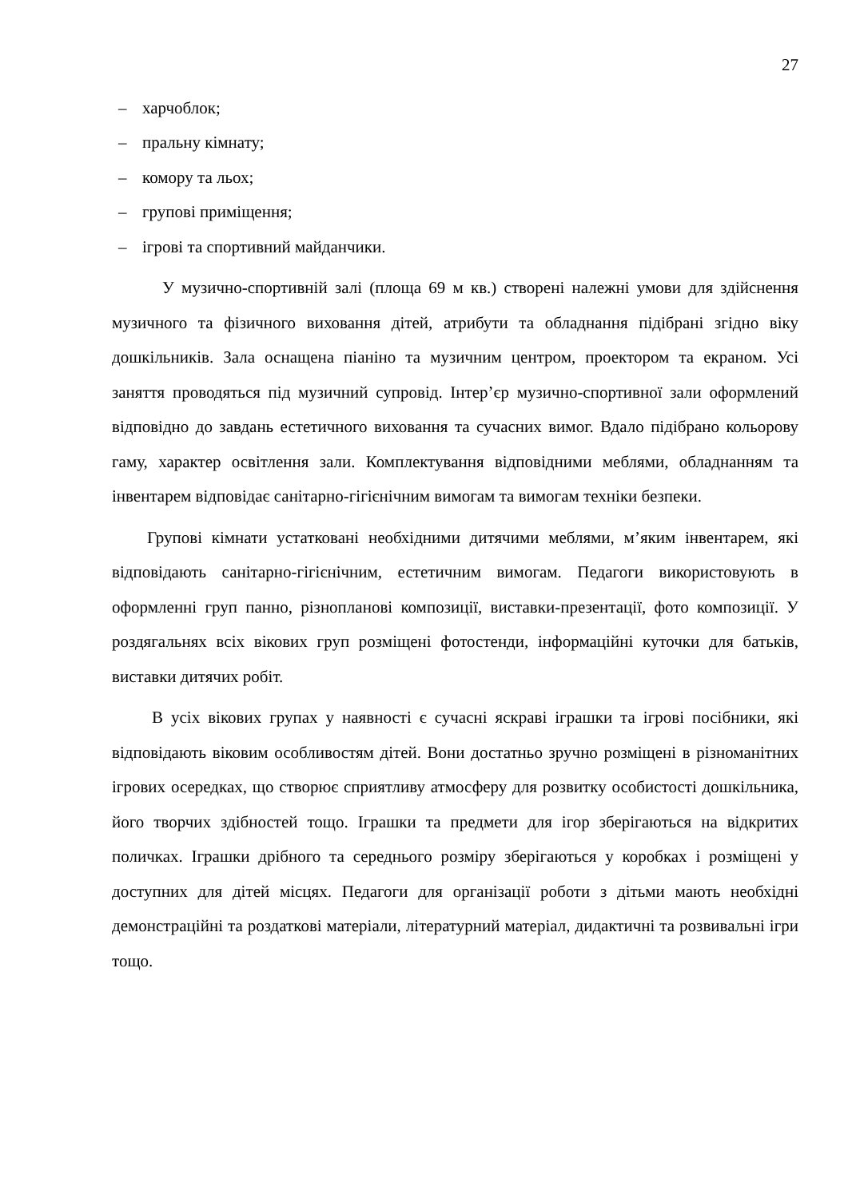27
– харчоблок;
– пральну кімнату;
– комору та льох;
– групові приміщення;
– ігрові та спортивний майданчики.
У музично-спортивній залі (площа 69 м кв.) створені належні умови для здійснення музичного та фізичного виховання дітей, атрибути та обладнання підібрані згідно віку дошкільників. Зала оснащена піаніно та музичним центром, проектором та екраном. Усі заняття проводяться під музичний супровід. Інтер’єр музично-спортивної зали оформлений відповідно до завдань естетичного виховання та сучасних вимог. Вдало підібрано кольорову гаму, характер освітлення зали. Комплектування відповідними меблями, обладнанням та інвентарем відповідає санітарно-гігієнічним вимогам та вимогам техніки безпеки.
Групові кімнати устатковані необхідними дитячими меблями, м’яким інвентарем, які відповідають санітарно-гігієнічним, естетичним вимогам. Педагоги використовують в оформленні груп панно, різнопланові композиції, виставки-презентації, фото композиції. У роздягальнях всіх вікових груп розміщені фотостенди, інформаційні куточки для батьків, виставки дитячих робіт.
В усіх вікових групах у наявності є сучасні яскраві іграшки та ігрові посібники, які відповідають віковим особливостям дітей. Вони достатньо зручно розміщені в різноманітних ігрових осередках, що створює сприятливу атмосферу для розвитку особистості дошкільника, його творчих здібностей тощо. Іграшки та предмети для ігор зберігаються на відкритих поличках. Іграшки дрібного та середнього розміру зберігаються у коробках і розміщені у доступних для дітей місцях. Педагоги для організації роботи з дітьми мають необхідні демонстраційні та роздаткові матеріали, літературний матеріал, дидактичні та розвивальні ігри тощо.